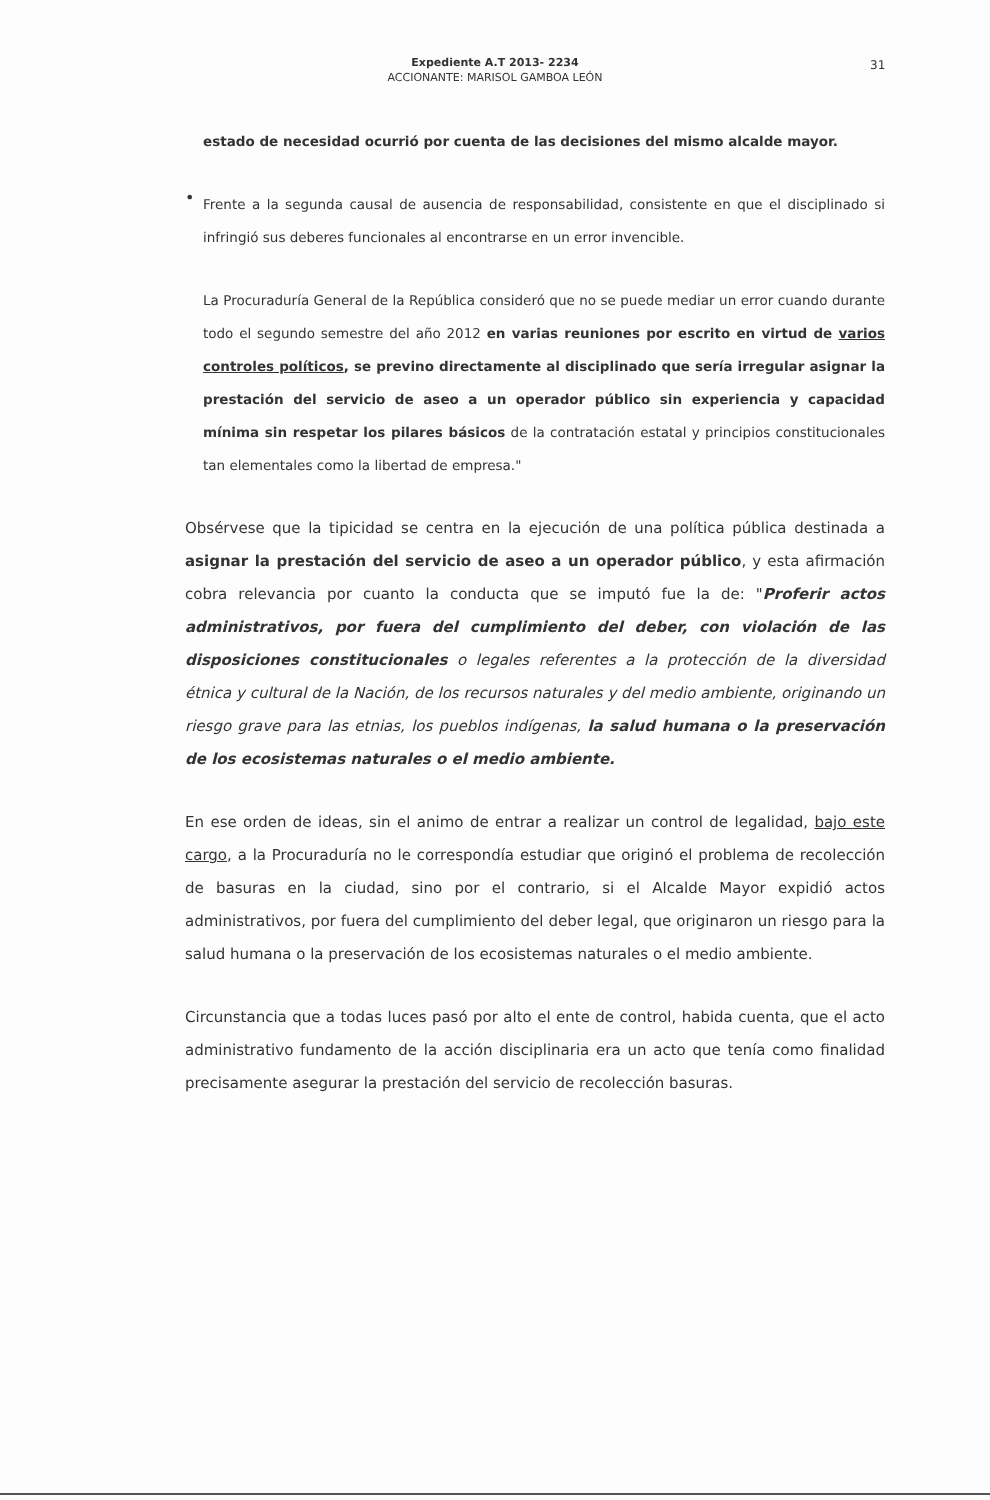Expediente A.T 2013- 2234
ACCIONANTE: MARISOL GAMBOA LEÓN
31
estado de necesidad ocurrió por cuenta de las decisiones del mismo alcalde mayor.
•
Frente a la segunda causal de ausencia de responsabilidad, consistente en que el disciplinado si infringió sus deberes funcionales al encontrarse en un error invencible.
La Procuraduría General de la República consideró que no se puede mediar un error cuando durante todo el segundo semestre del año 2012 en varias reuniones por escrito en virtud de varios controles políticos, se previno directamente al disciplinado que sería irregular asignar la prestación del servicio de aseo a un operador público sin experiencia y capacidad mínima sin respetar los pilares básicos de la contratación estatal y principios constitucionales tan elementales como la libertad de empresa."
Obsérvese que la tipicidad se centra en la ejecución de una política pública destinada a asignar la prestación del servicio de aseo a un operador público, y esta afirmación cobra relevancia por cuanto la conducta que se imputó fue la de: "Proferir actos administrativos, por fuera del cumplimiento del deber, con violación de las disposiciones constitucionales o legales referentes a la protección de la diversidad étnica y cultural de la Nación, de los recursos naturales y del medio ambiente, originando un riesgo grave para las etnias, los pueblos indígenas, la salud humana o la preservación de los ecosistemas naturales o el medio ambiente.
En ese orden de ideas, sin el animo de entrar a realizar un control de legalidad, bajo este cargo, a la Procuraduría no le correspondía estudiar que originó el problema de recolección de basuras en la ciudad, sino por el contrario, si el Alcalde Mayor expidió actos administrativos, por fuera del cumplimiento del deber legal, que originaron un riesgo para la salud humana o la preservación de los ecosistemas naturales o el medio ambiente.
Circunstancia que a todas luces pasó por alto el ente de control, habida cuenta, que el acto administrativo fundamento de la acción disciplinaria era un acto que tenía como finalidad precisamente asegurar la prestación del servicio de recolección basuras.